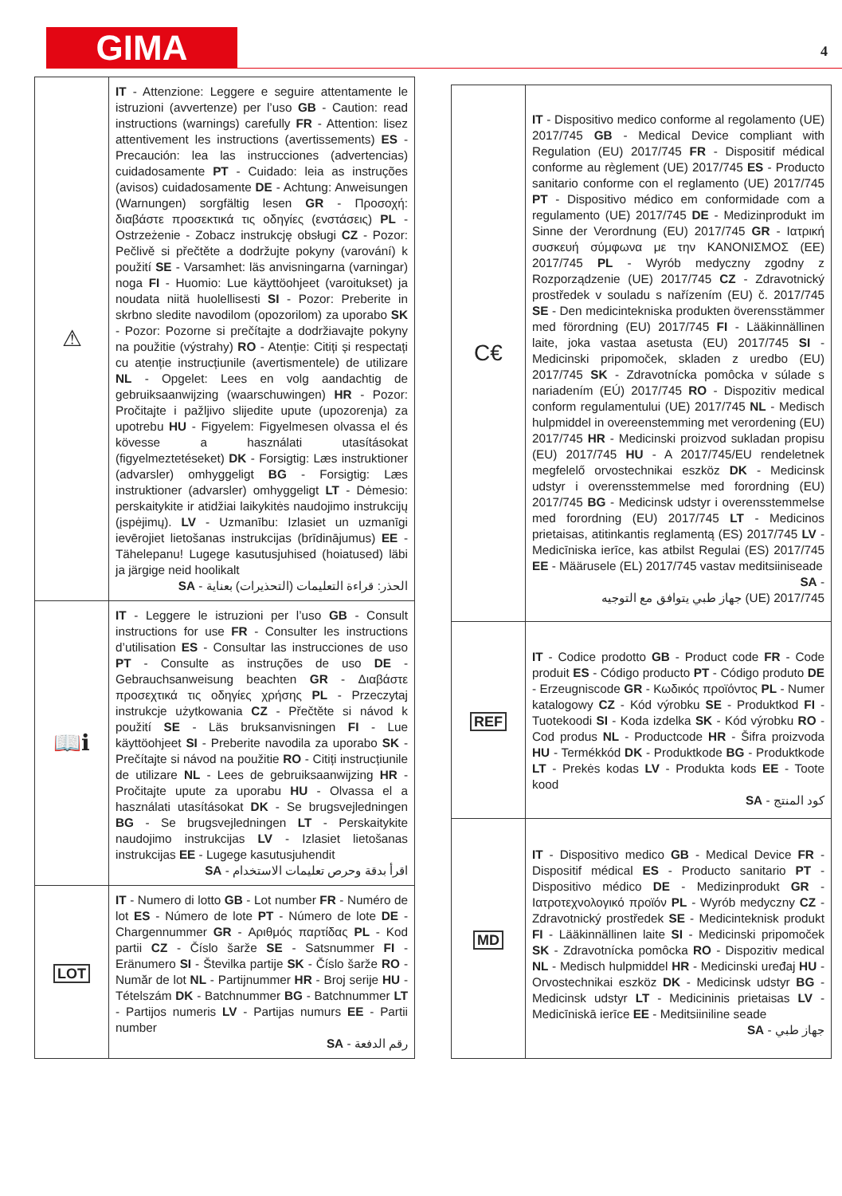GIMA 4
| ⚠ | IT - Attenzione: Leggere e seguire attentamente le istruzioni (avvertenze) per l’uso GB - Caution: read instructions (warnings) carefully FR - Attention: lisez attentivement les instructions (avertissements) ES - Precaución: lea las instrucciones (advertencias) cuidadosamente PT - Cuidado: leia as instruções (avisos) cuidadosamente DE - Achtung: Anweisungen (Warnungen) sorgfältig lesen GR - Προσοχή: διαβάστε προσεκτικά τις οδηγίες (ενστάσεις) PL - Ostrzeżenie - Zobacz instrukcję obsługi CZ - Pozor: Pečlivě si přečtěte a dodržujte pokyny (varování) k použití SE - Varsamhet: läs anvisningarna (varningar) noga FI - Huomio: Lue käyttöohjeet (varoitukset) ja noudata niitä huolellisesti SI - Pozor: Preberite in skrbno sledite navodilom (opozorilom) za uporabo SK - Pozor: Pozorne si prečítajte a dodržiavajte pokyny na použitie (výstrahy) RO - Atenție: Citiți și respectați cu atenție instrucțiunile (avertismentele) de utilizare NL - Opgelet: Lees en volg aandachtig de gebruiksaanwijzing (waarschuwingen) HR - Pozor: Pročitajte i pažljivo slijedite upute (upozorenja) za upotrebu HU - Figyelem: Figyelmesen olvassa el és kövesse a használati utasításokat (figyelmeztetéseket) DK - Forsigtig: Læs instruktioner (advarsler) omhyggeligt BG - Forsigtig: Læs instruktioner (advarsler) omhyggeligt LT - Dėmesio: perskaitykite ir atidžiai laikykitės naudojimo instrukcijų (įspėjimų). LV - Uzmanību: Izlasiet un uzmanīgi ievērojiet lietošanas instrukcijas (brīdinājumus) EE - Tähelepanu! Lugege kasutusjuhised (hoiatused) läbi ja järgige neid hoolikalt SA - الحذر: قراءة التعليمات (التحذيرات) بعناية |
| 📖ℹ | IT - Leggere le istruzioni per l’uso GB - Consult instructions for use FR - Consulter les instructions d’utilisation ES - Consultar las instrucciones de uso PT - Consulte as instruções de uso DE - Gebrauchsanweisung beachten GR - Διαβάστε προσεχτικά τις οδηγίες χρήσης PL - Przeczytaj instrukcje użytkowania CZ - Přečtěte si návod k použití SE - Läs bruksanvisningen FI - Lue käyttöohjeet SI - Preberite navodila za uporabo SK - Prečítajte si návod na použitie RO - Citiți instrucțiunile de utilizare NL - Lees de gebruiksaanwijzing HR - Pročitajte upute za uporabu HU - Olvassa el a használati utasításokat DK - Se brugsvejledningen BG - Se brugsvejledningen LT - Perskaitykite naudojimo instrukcijas LV - Izlasiet lietošanas instrukcijas EE - Lugege kasutusjuhendit SA - اقرأ بدقة وحرص تعليمات الاستخدام |
| LOT | IT - Numero di lotto GB - Lot number FR - Numéro de lot ES - Número de lote PT - Número de lote DE - Chargennummer GR - Αριθμός παρτίδας PL - Kod partii CZ - Číslo šarže SE - Satsnummer FI - Eränumero SI - Številka partije SK - Číslo šarže RO - Număr de lot NL - Partijnummer HR - Broj serije HU - Tételszám DK - Batchnummer BG - Batchnummer LT - Partijos numeris LV - Partijas numurs EE - Partii number SA - رقم الدفعة |
| C€ | IT - Dispositivo medico conforme al regolamento (UE) 2017/745 GB - Medical Device compliant with Regulation (EU) 2017/745 FR - Dispositif médical conforme au règlement (UE) 2017/745 ES - Producto sanitario conforme con el reglamento (UE) 2017/745 PT - Dispositivo médico em conformidade com a regulamento (UE) 2017/745 DE - Medizinprodukt im Sinne der Verordnung (EU) 2017/745 GR - Ιατρική συσκευή σύμφωνα με την ΚΑΝΟΝΙΣΜΟΣ (ΕΕ) 2017/745 PL - Wyrób medyczny zgodny z Rozporządzenie (UE) 2017/745 CZ - Zdravotnický prostředek v souladu s nařízením (EU) č. 2017/745 SE - Den medicintekniska produkten överensstämmer med förordning (EU) 2017/745 FI - Lääkinnällinen laite, joka vastaa asetusta (EU) 2017/745 SI - Medicinski pripomoček, skladen z uredbo (EU) 2017/745 SK - Zdravotnícka pomôcka v súlade s nariadením (EÚ) 2017/745 RO - Dispozitiv medical conform regulamentului (UE) 2017/745 NL - Medisch hulpmiddel in overeenstemming met verordening (EU) 2017/745 HR - Medicinski proizvod sukladan propisu (EU) 2017/745 HU - A 2017/745/EU rendeletnek megfelelő orvostechnikai eszköz DK - Medicinsk udstyr i overensstemmelse med forordning (EU) 2017/745 BG - Medicinsk udstyr i overensstemmelse med forordning (EU) 2017/745 LT - Medicinos prietaisas, atitinkantis reglamentą (ES) 2017/745 LV - Medicīniska ierīce, kas atbilst Regulai (ES) 2017/745 EE - Määrusele (EL) 2017/745 vastav meditsiiniseade SA - جهاز طبي يتوافق مع التوجيه (UE) 2017/745 |
| REF | IT - Codice prodotto GB - Product code FR - Code produit ES - Código producto PT - Código produto DE - Erzeugniscode GR - Κωδικός προϊόντος PL - Numer katalogowy CZ - Kód výrobku SE - Produktkod FI - Tuotekoodi SI - Koda izdelka SK - Kód výrobku RO - Cod produs NL - Productcode HR - Šifra proizvoda HU - Termékkód DK - Produktkode BG - Produktkode LT - Prekės kodas LV - Produkta kods EE - Toote kood SA - كود المنتج |
| MD | IT - Dispositivo medico GB - Medical Device FR - Dispositif médical ES - Producto sanitario PT - Dispositivo médico DE - Medizinprodukt GR - Ιατροτεχνολογικό προϊόν PL - Wyrób medyczny CZ - Zdravotnický prostředek SE - Medicinteknisk produkt FI - Lääkinnällinen laite SI - Medicinski pripomoček SK - Zdravotnícka pomôcka RO - Dispozitiv medical NL - Medisch hulpmiddel HR - Medicinski uređaj HU - Orvostechnikai eszköz DK - Medicinsk udstyr BG - Medicinsk udstyr LT - Medicininis prietaisas LV - Medicīniskā ierīce EE - Meditsiiniline seade SA - جهاز طبي |